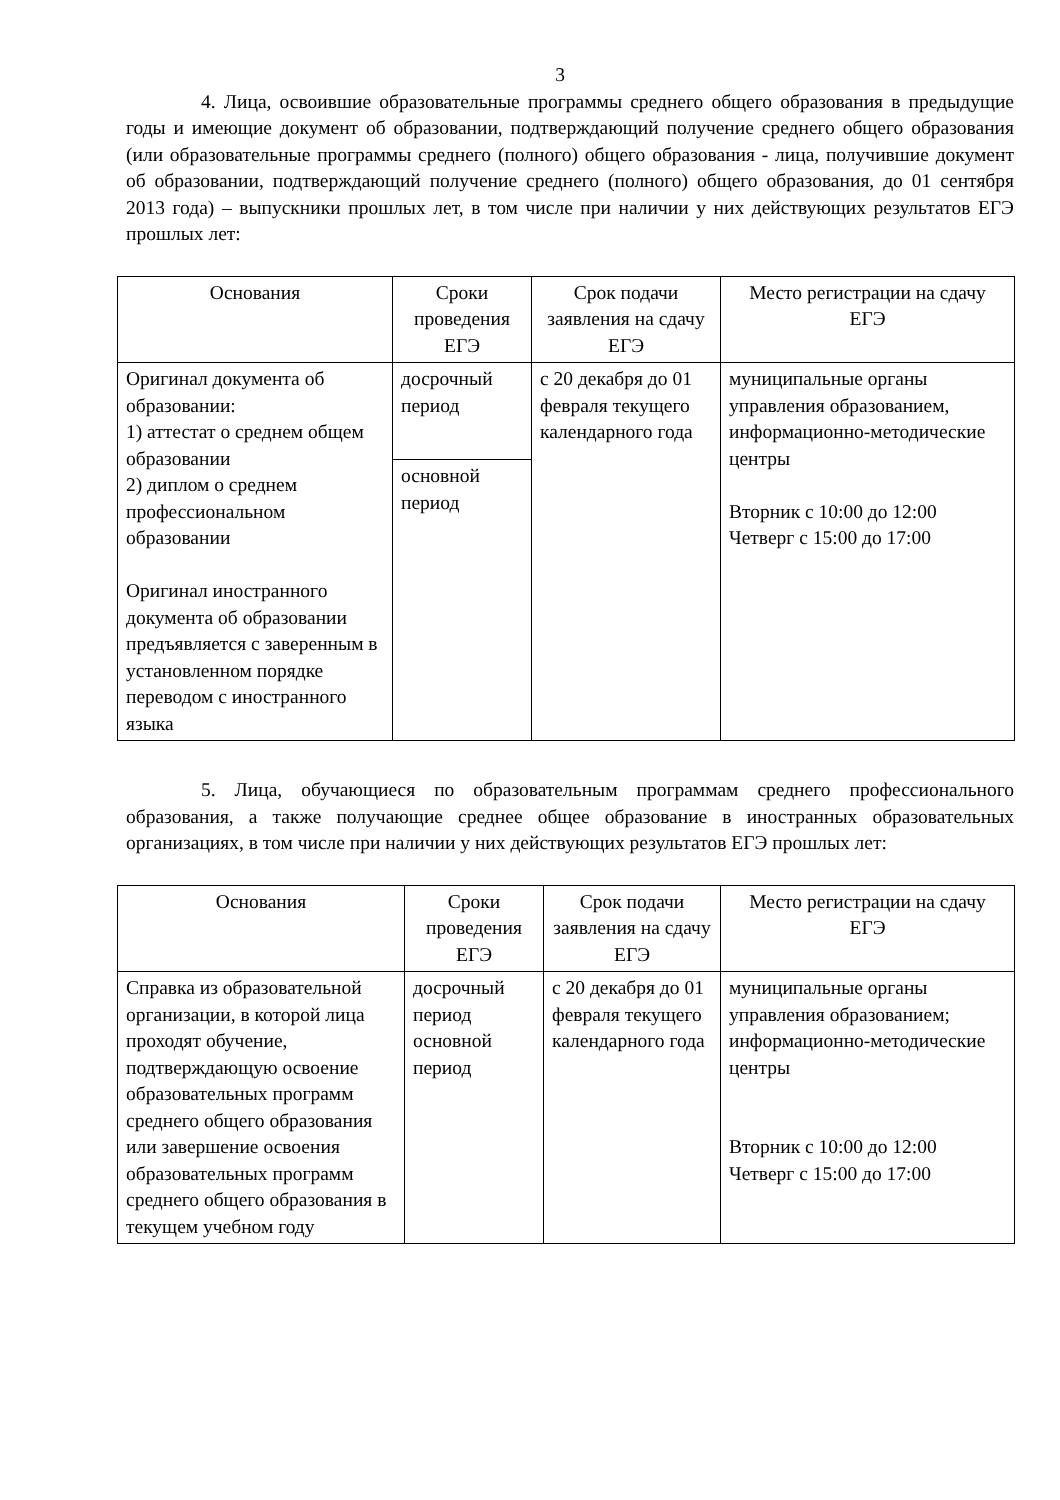3
4. Лица, освоившие образовательные программы среднего общего образования в предыдущие годы и имеющие документ об образовании, подтверждающий получение среднего общего образования (или образовательные программы среднего (полного) общего образования - лица, получившие документ об образовании, подтверждающий получение среднего (полного) общего образования, до 01 сентября 2013 года) – выпускники прошлых лет, в том числе при наличии у них действующих результатов ЕГЭ прошлых лет:
| Основания | Сроки проведения ЕГЭ | Срок подачи заявления на сдачу ЕГЭ | Место регистрации на сдачу ЕГЭ |
| --- | --- | --- | --- |
| Оригинал документа об образовании: 1) аттестат о среднем общем образовании 2) диплом о среднем профессиональном образовании Оригинал иностранного документа об образовании предъявляется с заверенным в установленном порядке переводом с иностранного языка | досрочный период | с 20 декабря до 01 февраля текущего календарного года | муниципальные органы управления образованием, информационно-методические центры Вторник с 10:00 до 12:00 Четверг с 15:00 до 17:00 |
| | основной период | | |
5. Лица, обучающиеся по образовательным программам среднего профессионального образования, а также получающие среднее общее образование в иностранных образовательных организациях, в том числе при наличии у них действующих результатов ЕГЭ прошлых лет:
| Основания | Сроки проведения ЕГЭ | Срок подачи заявления на сдачу ЕГЭ | Место регистрации на сдачу ЕГЭ |
| --- | --- | --- | --- |
| Справка из образовательной организации, в которой лица проходят обучение, подтверждающую освоение образовательных программ среднего общего образования или завершение освоения образовательных программ среднего общего образования в текущем учебном году | досрочный период основной период | с 20 декабря до 01 февраля текущего календарного года | муниципальные органы управления образованием; информационно-методические центры Вторник с 10:00 до 12:00 Четверг с 15:00 до 17:00 |